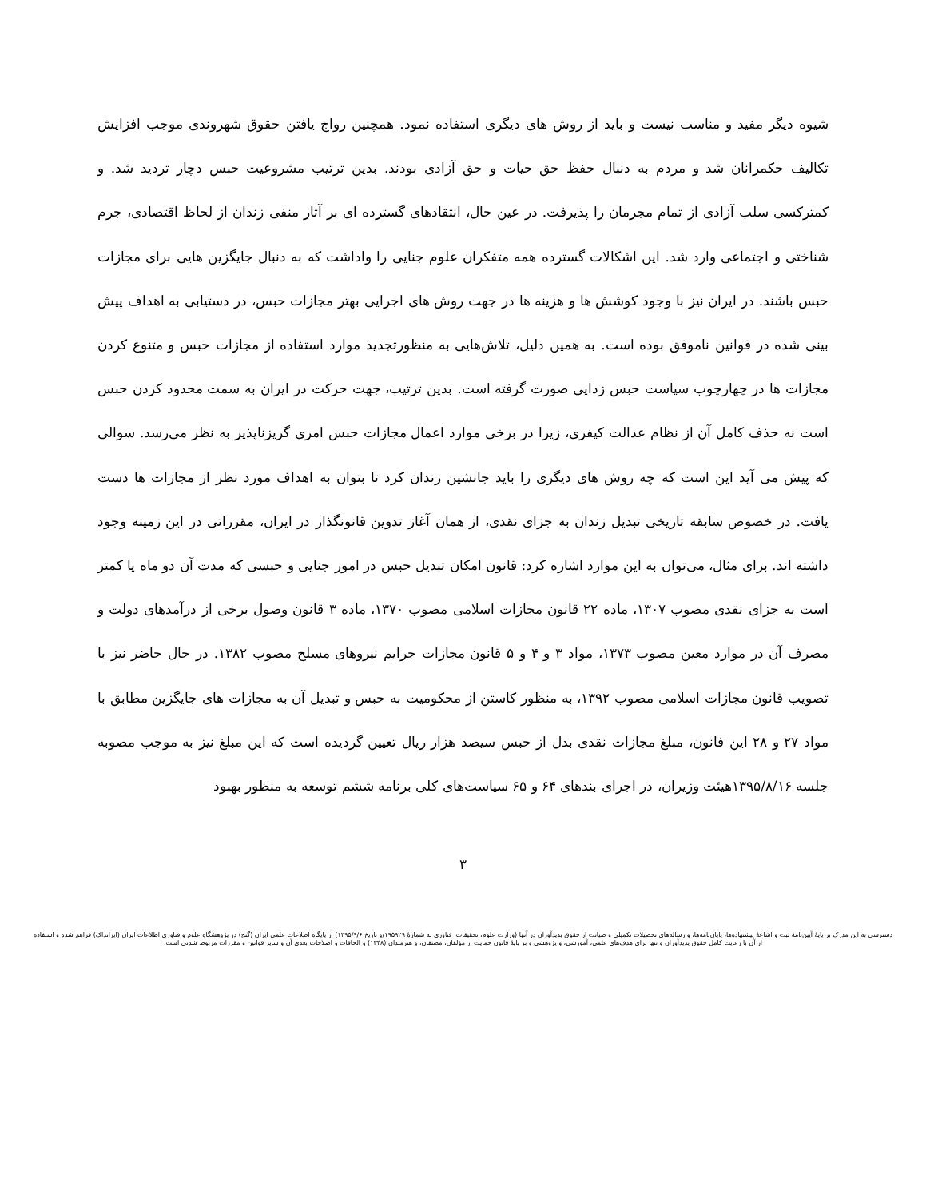شیوه دیگر مفید و مناسب نیست و باید از روش های دیگری استفاده نمود. همچنین رواج یافتن حقوق شهروندی موجب افزایش تکالیف حکمرانان شد و مردم به دنبال حفظ حق حیات و حق آزادی بودند. بدین ترتیب مشروعیت حبس دچار تردید شد. و کمترکسی سلب آزادی از تمام مجرمان را پذیرفت. در عین حال، انتقادهای گسترده ای بر آثار منفی زندان از لحاظ اقتصادی، جرم شناختی و اجتماعی وارد شد. این اشکالات گسترده همه متفکران علوم جنایی را واداشت که به دنبال جایگزین هایی برای مجازات حبس باشند. در ایران نیز با وجود کوشش ها و هزینه ها در جهت روش های اجرایی بهتر مجازات حبس، در دستیابی به اهداف پیش بینی شده در قوانین ناموفق بوده است. به همین دلیل، تلاش‌هایی به منظورتجدید موارد استفاده از مجازات حبس و متنوع کردن مجازات ها در چهارچوب سیاست حبس زدایی صورت گرفته است. بدین ترتیب، جهت حرکت در ایران به سمت محدود کردن حبس است نه حذف کامل آن از نظام عدالت کیفری، زیرا در برخی موارد اعمال مجازات حبس امری گریزناپذیر به نظر می‌رسد. سوالی که پیش می آید این است که چه روش های دیگری را باید جانشین زندان کرد تا بتوان به اهداف مورد نظر از مجازات ها دست یافت. در خصوص سابقه تاریخی تبدیل زندان به جزای نقدی، از همان آغاز تدوین قانونگذار در ایران، مقرراتی در این زمینه وجود داشته اند. برای مثال، می‌توان به این موارد اشاره کرد: قانون امکان تبدیل حبس در امور جنایی و حبسی که مدت آن دو ماه یا کمتر است به جزای نقدی مصوب ۱۳۰۷، ماده ۲۲ قانون مجازات اسلامی مصوب ۱۳۷۰، ماده ۳ قانون وصول برخی از درآمدهای دولت و مصرف آن در موارد معین مصوب ۱۳۷۳، مواد ۳ و ۴ و ۵ قانون مجازات جرایم نیروهای مسلح مصوب ۱۳۸۲. در حال حاضر نیز با تصویب قانون مجازات اسلامی مصوب ۱۳۹۲، به منظور کاستن از محکومیت به حبس و تبدیل آن به مجازات های جایگزین مطابق با مواد ۲۷ و ۲۸ این فانون، مبلغ مجازات نقدی بدل از حبس سیصد هزار ریال تعیین گردیده است که این مبلغ نیز به موجب مصوبه جلسه ۱۳۹۵/۸/۱۶هیئت وزیران، در اجرای بندهای ۶۴ و ۶۵ سیاست‌های کلی برنامه ششم توسعه به منظور بهبود
۳
دسترسی به این مدرک بر پایهٔ آیین‌نامهٔ ثبت و اشاعهٔ پیشنهاده‌ها، پایان‌نامه‌ها، و رساله‌های تحصیلات تکمیلی و صیانت از حقوق پدیدآوران در آنها (وزارت علوم، تحقیقات، فناوری به شمارهٔ ۱۹۵۹۲۹/و تاریخ ۱۳۹۵/۹/۶) از پایگاه اطلاعات علمی ایران (گنج) در پژوهشگاه علوم و فناوری اطلاعات ایران (ایرانداک) فراهم شده و استفاده از آن با رعایت کامل حقوق پدیدآوران و تنها برای هدف‌های علمی، آموزشی، و پژوهشی و بر پایهٔ قانون حمایت از مؤلفان، مصنفان، و هنرمندان (۱۳۴۸) و الحاقات و اصلاحات بعدی آن و سایر قوانین و مقررات مربوط شدنی است.